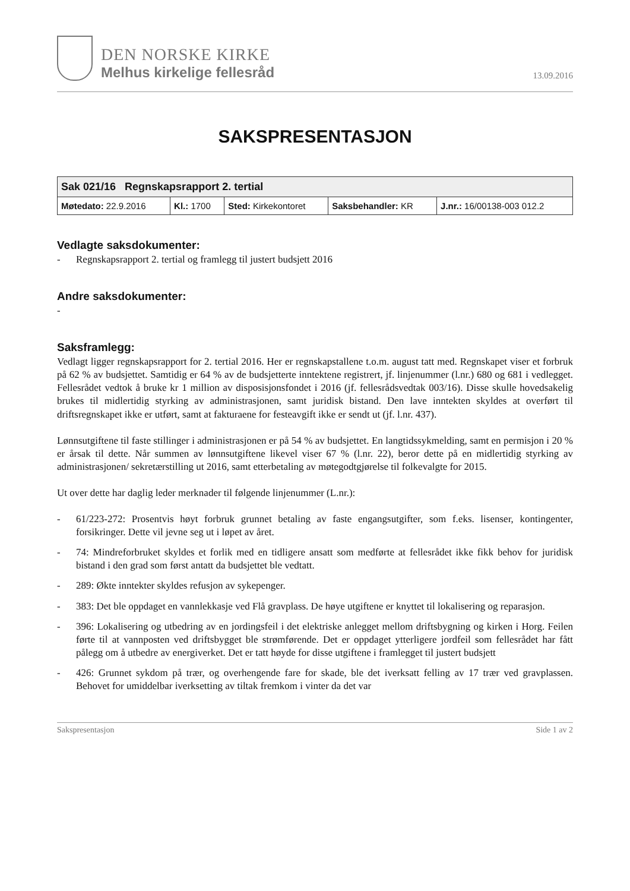DEN NORSKE KIRKE
Melhus kirkelige fellesråd
13.09.2016
SAKSPRESENTASJON
| Sak 021/16 Regnskapsrapport 2. tertial | | | | |
| --- | --- | --- | --- | --- |
| Møtedato: 22.9.2016 | Kl.: 1700 | Sted: Kirkekontoret | Saksbehandler: KR | J.nr.: 16/00138-003 012.2 |
Vedlagte saksdokumenter:
- Regnskapsrapport 2. tertial og framlegg til justert budsjett 2016
Andre saksdokumenter:
-
Saksframlegg:
Vedlagt ligger regnskapsrapport for 2. tertial 2016. Her er regnskapstallene t.o.m. august tatt med. Regnskapet viser et forbruk på 62 % av budsjettet. Samtidig er 64 % av de budsjetterte inntektene registrert, jf. linjenummer (l.nr.) 680 og 681 i vedlegget. Fellesrådet vedtok å bruke kr 1 million av disposisjonsfondet i 2016 (jf. fellesrådsvedtak 003/16). Disse skulle hovedsakelig brukes til midlertidig styrking av administrasjonen, samt juridisk bistand. Den lave inntekten skyldes at overført til driftsregnskapet ikke er utført, samt at fakturaene for festeavgift ikke er sendt ut (jf. l.nr. 437).
Lønnsutgiftene til faste stillinger i administrasjonen er på 54 % av budsjettet. En langtidssykmelding, samt en permisjon i 20 % er årsak til dette. Når summen av lønnsutgiftene likevel viser 67 % (l.nr. 22), beror dette på en midlertidig styrking av administrasjonen/ sekretærstilling ut 2016, samt etterbetaling av møtegodtgjørelse til folkevalgte for 2015.
Ut over dette har daglig leder merknader til følgende linjenummer (L.nr.):
- 61/223-272: Prosentvis høyt forbruk grunnet betaling av faste engangsutgifter, som f.eks. lisenser, kontingenter, forsikringer. Dette vil jevne seg ut i løpet av året.
- 74: Mindreforbruket skyldes et forlik med en tidligere ansatt som medførte at fellesrådet ikke fikk behov for juridisk bistand i den grad som først antatt da budsjettet ble vedtatt.
- 289: Økte inntekter skyldes refusjon av sykepenger.
- 383: Det ble oppdaget en vannlekkasje ved Flå gravplass. De høye utgiftene er knyttet til lokalisering og reparasjon.
- 396: Lokalisering og utbedring av en jordingsfeil i det elektriske anlegget mellom driftsbygning og kirken i Horg. Feilen førte til at vannposten ved driftsbygget ble strømførende. Det er oppdaget ytterligere jordfeil som fellesrådet har fått pålegg om å utbedre av energiverket. Det er tatt høyde for disse utgiftene i framlegget til justert budsjett
- 426: Grunnet sykdom på trær, og overhengende fare for skade, ble det iverksatt felling av 17 trær ved gravplassen. Behovet for umiddelbar iverksetting av tiltak fremkom i vinter da det var
Sakspresentasjon Side 1 av 2